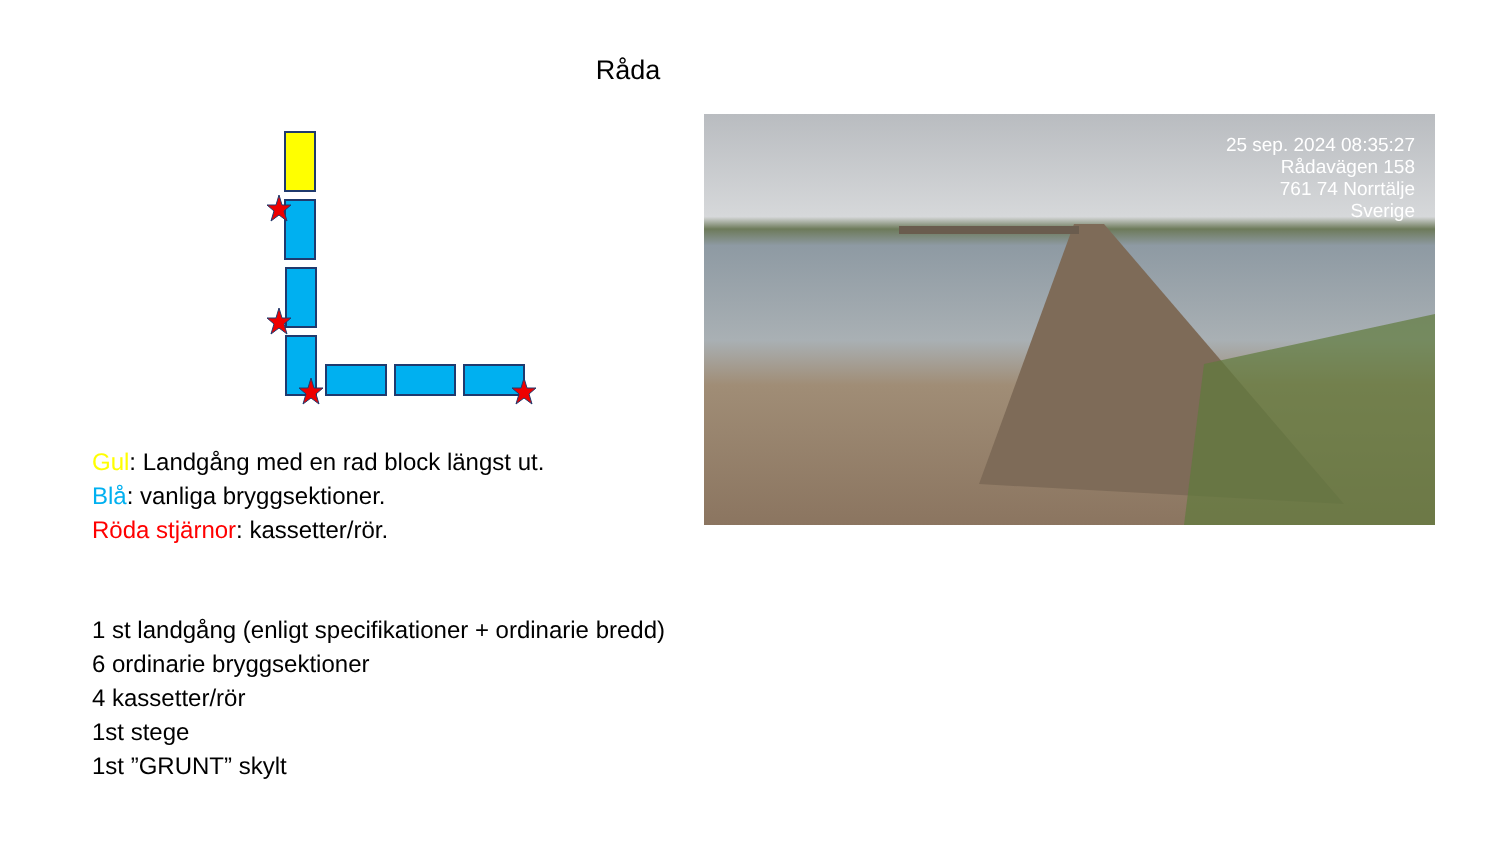Råda
Gul: Landgång med en rad block längst ut.
Blå: vanliga bryggsektioner.
Röda stjärnor: kassetter/rör.
1 st landgång (enligt specifikationer + ordinarie bredd)
6 ordinarie bryggsektioner
4 kassetter/rör
1st stege
1st ”GRUNT” skylt
25 sep. 2024 08:35:27
Rådavägen 158
761 74 Norrtälje
Sverige